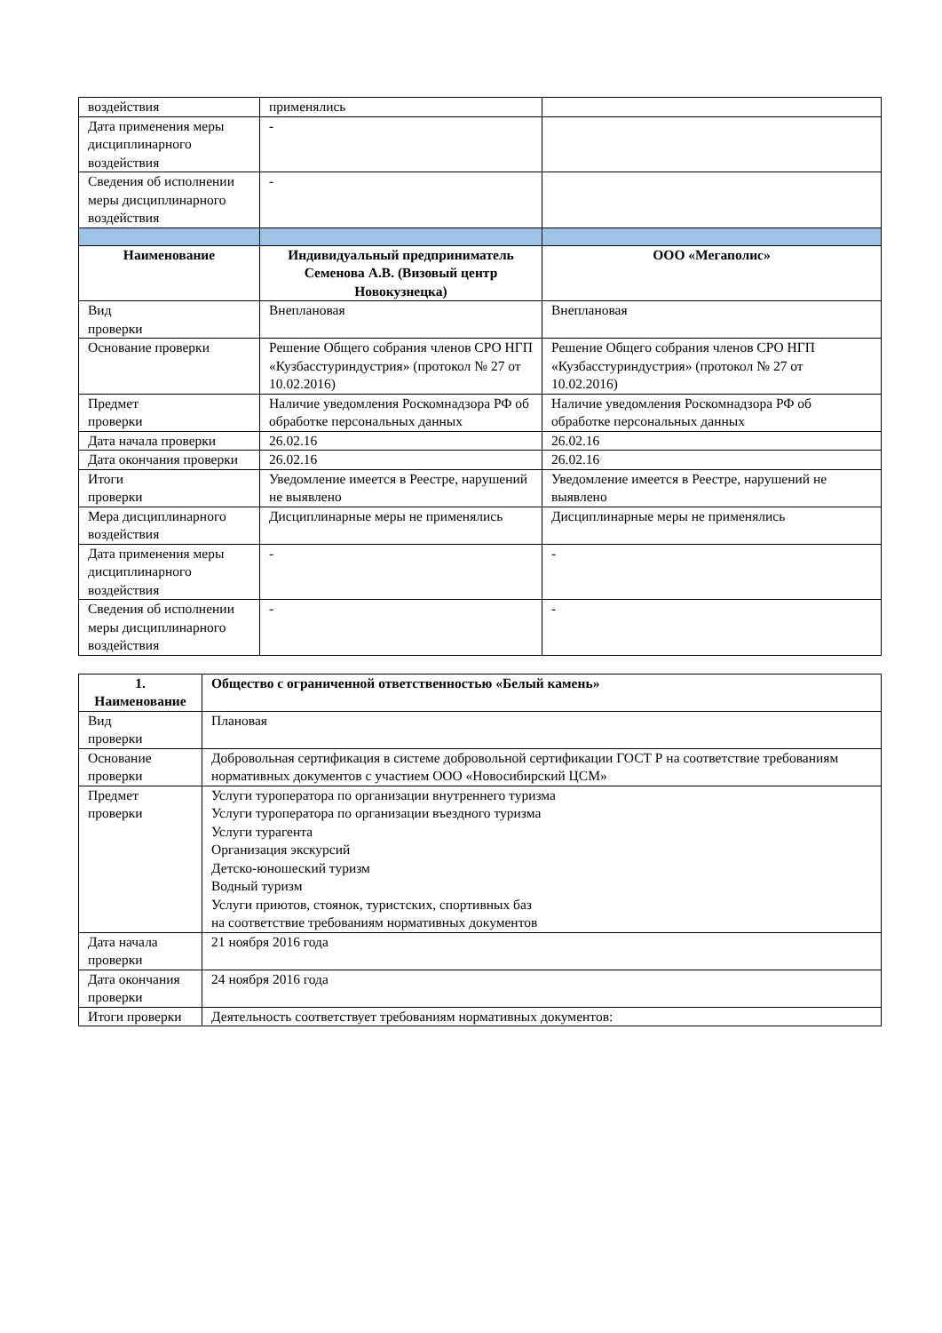| воздействия | применялись | |
| Дата применения меры дисциплинарного воздействия | - | |
| Сведения об исполнении меры дисциплинарного воздействия | - | |
| Наименование | Индивидуальный предприниматель Семенова А.В. (Визовый центр Новокузнецка) | ООО «Мегаполис» |
| Вид проверки | Внеплановая | Внеплановая |
| Основание проверки | Решение Общего собрания членов СРО НГП «Кузбасстуриндустрия» (протокол № 27 от 10.02.2016) | Решение Общего собрания членов СРО НГП «Кузбасстуриндустрия» (протокол № 27 от 10.02.2016) |
| Предмет проверки | Наличие уведомления Роскомнадзора РФ об обработке персональных данных | Наличие уведомления Роскомнадзора РФ об обработке персональных данных |
| Дата начала проверки | 26.02.16 | 26.02.16 |
| Дата окончания проверки | 26.02.16 | 26.02.16 |
| Итоги проверки | Уведомление имеется в Реестре, нарушений не выявлено | Уведомление имеется в Реестре, нарушений не выявлено |
| Мера дисциплинарного воздействия | Дисциплинарные меры не применялись | Дисциплинарные меры не применялись |
| Дата применения меры дисциплинарного воздействия | - | - |
| Сведения об исполнении меры дисциплинарного воздействия | - | - |
| 1. Наименование | Общество с ограниченной ответственностью «Белый камень» |
| --- | --- |
| Вид проверки | Плановая |
| Основание проверки | Добровольная сертификация в системе добровольной сертификации ГОСТ Р на соответствие требованиям нормативных документов с участием ООО «Новосибирский ЦСМ» |
| Предмет проверки | Услуги туроператора по организации внутреннего туризма Услуги туроператора по организации въездного туризма Услуги турагента Организация экскурсий Детско-юношеский туризм Водный туризм Услуги приютов, стоянок, туристских, спортивных баз на соответствие требованиям нормативных документов |
| Дата начала проверки | 21 ноября 2016 года |
| Дата окончания проверки | 24 ноября 2016 года |
| Итоги проверки | Деятельность соответствует требованиям нормативных документов: |